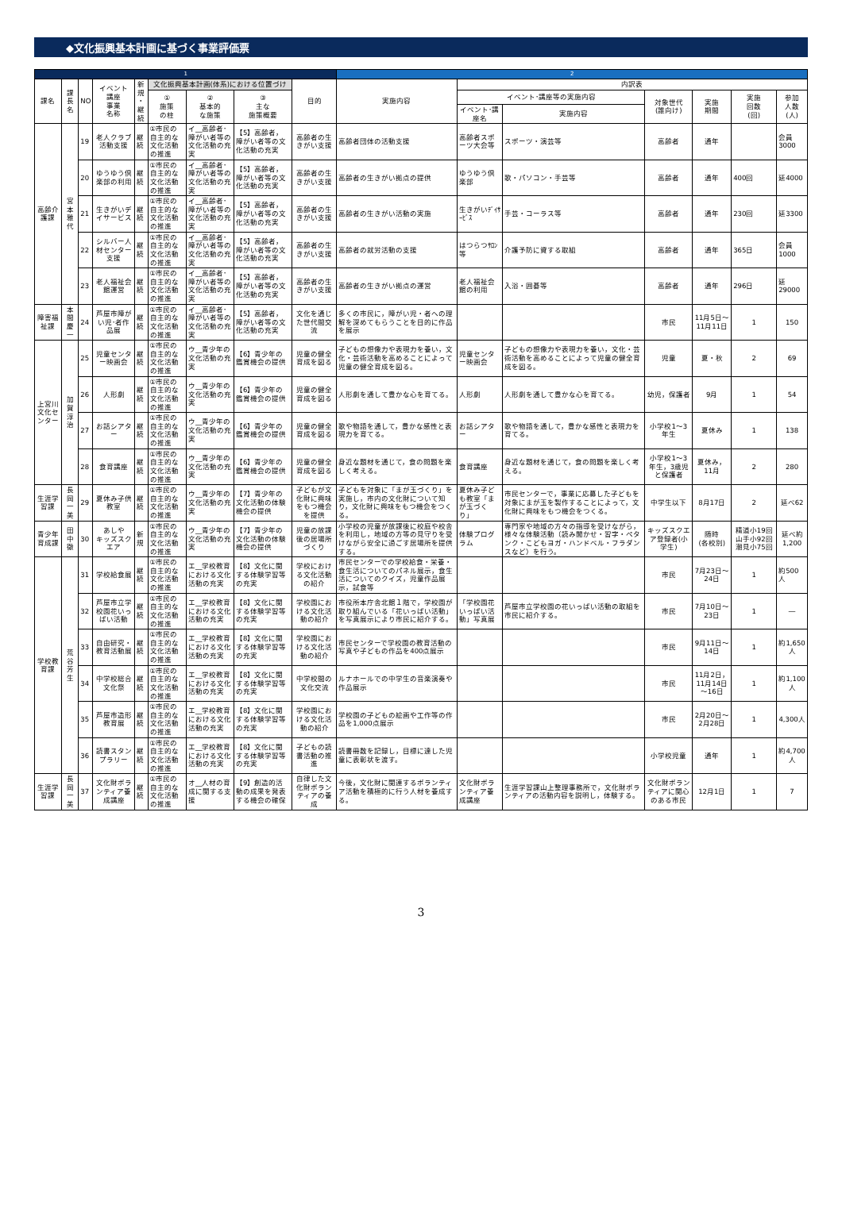◆文化振興基本計画に基づく事業評価票
| 1 | | | | | | | | | 2 | | | | | | |
| --- | --- | --- | --- | --- | --- | --- | --- | --- | --- | --- | --- | --- | --- | --- | --- |
| 課名 | 課長名 | NO | イベント 講座 事業 名称 | 新規 ・ 継続 | 文化振興基本計画(体系)における位置づけ | | | 目的 | 実施内容 | 内訳表 | | | | | |
| | | | | | ① 施策 の柱 | ② 基本的 な施策 | ③ 主な 施策概要 | | | イベント･講座等の実施内容 | | 対象世代 (誰向け) | 実施 期間 | 実施 回数 (回) | 参加 人数 (人) |
| | | | | | | | | | | イベント･講座名 | 実施内容 | | | | |
| 高齢介護課 | 宮本雅代 | 19 | 老人クラブ活動支援 | 継続 | ①市民の自主的な文化活動の推進 | イ__高齢者･障がい者等の文化活動の充実 | 【5】高齢者，障がい者等の文化活動の充実 | 高齢者の生きがい支援 | 高齢者団体の活動支援 | 高齢者スポーツ大会等 | スポーツ・演芸等 | 高齢者 | 通年 | | 会員3000 |
| | | 20 | ゆうゆう倶楽部の利用 | 継続 | ①市民の自主的な文化活動の推進 | イ__高齢者･障がい者等の文化活動の充実 | 【5】高齢者，障がい者等の文化活動の充実 | 高齢者の生きがい支援 | 高齢者の生きがい拠点の提供 | ゆうゆう倶楽部 | 歌・パソコン・手芸等 | 高齢者 | 通年 | 400回 | 延4000 |
| | | 21 | 生きがいデイサービス | 継続 | ①市民の自主的な文化活動の推進 | イ__高齢者･障がい者等の文化活動の充実 | 【5】高齢者，障がい者等の文化活動の充実 | 高齢者の生きがい支援 | 高齢者の生きがい活動の実施 | 生きがいﾃﾞｲｻｰﾋﾞｽ | 手芸・コーラス等 | 高齢者 | 通年 | 230回 | 延3300 |
| | | 22 | シルバー人材センター支援 | 継続 | ①市民の自主的な文化活動の推進 | イ__高齢者･障がい者等の文化活動の充実 | 【5】高齢者，障がい者等の文化活動の充実 | 高齢者の生きがい支援 | 高齢者の就労活動の支援 | はつらつｻﾛﾝ等 | 介護予防に資する取組 | 高齢者 | 通年 | 365日 | 会員1000 |
| | | 23 | 老人福祉会館運営 | 継続 | ①市民の自主的な文化活動の推進 | イ__高齢者･障がい者等の文化活動の充実 | 【5】高齢者，障がい者等の文化活動の充実 | 高齢者の生きがい支援 | 高齢者の生きがい拠点の運営 | 老人福祉会館の利用 | 入浴・囲碁等 | 高齢者 | 通年 | 296日 | 延29000 |
| 障害福祉課 | 本間慶一 | 24 | 芦屋市障がい児･者作品展 | 継続 | ①市民の自主的な文化活動の推進 | イ__高齢者･障がい者等の文化活動の充実 | 【5】高齢者，障がい者等の文化活動の充実 | 文化を通じた世代間交流 | 多くの市民に，障がい児・者への理解を深めてもらうことを目的に作品を展示 | | | 市民 | 11月5日～11月11日 | 1 | 150 |
| 上宮川文化センター | 加賀淳治 | 25 | 児童センター映画会 | 継続 | ①市民の自主的な文化活動の推進 | ウ__青少年の文化活動の充実 | 【6】青少年の鑑賞機会の提供 | 児童の健全育成を図る | 子どもの想像力や表現力を養い，文化・芸術活動を高めることによって児童の健全育成を図る。 | 児童センター映画会 | 子どもの想像力や表現力を養い，文化・芸術活動を高めることによって児童の健全育成を図る。 | 児童 | 夏・秋 | 2 | 69 |
| | | 26 | 人形劇 | 継続 | ①市民の自主的な文化活動の推進 | ウ__青少年の文化活動の充実 | 【6】青少年の鑑賞機会の提供 | 児童の健全育成を図る | 人形劇を通して豊かな心を育てる。 | 人形劇 | 人形劇を通して豊かな心を育てる。 | 幼児，保護者 | 9月 | 1 | 54 |
| | | 27 | お話シアター | 継続 | ①市民の自主的な文化活動の推進 | ウ__青少年の文化活動の充実 | 【6】青少年の鑑賞機会の提供 | 児童の健全育成を図る | 歌や物語を通して，豊かな感性と表現力を育てる。 | お話シアター | 歌や物語を通して，豊かな感性と表現力を育てる。 | 小学校1～3年生 | 夏休み | 1 | 138 |
| | | 28 | 食育講座 | 継続 | ①市民の自主的な文化活動の推進 | ウ__青少年の文化活動の充実 | 【6】青少年の鑑賞機会の提供 | 児童の健全育成を図る | 身近な題材を通じて，食の問題を楽しく考える。 | 食育講座 | 身近な題材を通じて，食の問題を楽しく考える。 | 小学校1～3年生，3歳児と保護者 | 夏休み，11月 | 2 | 280 |
| 生涯学習課 | 長岡一美 | 29 | 夏休み子供教室 | 継続 | ①市民の自主的な文化活動の推進 | ウ__青少年の文化活動の充実 | 【7】青少年の文化活動の体験機会の提供 | 子どもが文化財に興味をもつ機会を提供 | 子どもを対象に「まが玉づくり」を実施し，市内の文化財について知り，文化財に興味をもつ機会をつくる。 | 夏休み子ども教室「まが玉づくり」 | 市民センターで，事業に応募した子どもを対象にまが玉を製作することによって，文化財に興味をもつ機会をつくる。 | 中学生以下 | 8月17日 | 2 | 延べ62 |
| 青少年育成課 | 田中徹 | 30 | あしや キッズスクエア | 新規 | ①市民の自主的な文化活動の推進 | ウ__青少年の文化活動の充実 | 【7】青少年の文化活動の体験機会の提供 | 児童の放課後の居場所づくり | 小学校の児童が放課後に校庭や校舎を利用し，地域の方等の見守りを受けながら安全に過ごす居場所を提供する。 | 体験プログラム | 専門家や地域の方々の指導を受けながら，様々な体験活動（読み聞かせ・習字・ペタンク・こどもヨガ・ハンドベル・フラダンスなど）を行う。 | キッズスクエア登録者(小学生) | 随時 (各校別) | 精道小19回 山手小92回 潮見小75回 | 延べ約1,200 |
| 学校教育課 | 荒谷芳生 | 31 | 学校給食展 | 継続 | ①市民の自主的な文化活動の推進 | エ__学校教育における文化活動の充実 | 【8】文化に関する体験学習等の充実 | 学校における文化活動の紹介 | 市民センターでの学校給食・栄養・食生活についてのパネル展示，食生活についてのクイズ，児童作品展示，試食等 | | | 市民 | 7月23日～24日 | 1 | 約500人 |
| | | 32 | 芦屋市立学校園花いっぱい活動 | 継続 | ①市民の自主的な文化活動の推進 | エ__学校教育における文化活動の充実 | 【8】文化に関する体験学習等の充実 | 学校園における文化活動の紹介 | 市役所本庁舎北館１階で，学校園が取り組んでいる「花いっぱい活動」を写真展示により市民に紹介する。 | 「学校園花いっぱい活動」写真展 | 芦屋市立学校園の花いっぱい活動の取組を市民に紹介する。 | 市民 | 7月10日～23日 | 1 | ― |
| | | 33 | 自由研究・教育活動展 | 継続 | ①市民の自主的な文化活動の推進 | エ__学校教育における文化活動の充実 | 【8】文化に関する体験学習等の充実 | 学校園における文化活動の紹介 | 市民センターで学校園の教育活動の写真や子どもの作品を400点展示 | | | 市民 | 9月11日～14日 | 1 | 約1,650人 |
| | | 34 | 中学校総合文化祭 | 継続 | ①市民の自主的な文化活動の推進 | エ__学校教育における文化活動の充実 | 【8】文化に関する体験学習等の充実 | 中学校間の文化交流 | ルナホールでの中学生の音楽演奏や作品展示 | | | 市民 | 11月2日，11月14日～16日 | 1 | 約1,100人 |
| | | 35 | 芦屋市造形教育展 | 継続 | ①市民の自主的な文化活動の推進 | エ__学校教育における文化活動の充実 | 【8】文化に関する体験学習等の充実 | 学校園における文化活動の紹介 | 学校園の子どもの絵画や工作等の作品を1,000点展示 | | | 市民 | 2月20日～2月28日 | 1 | 4,300人 |
| | | 36 | 読書スタンプラリー | 継続 | ①市民の自主的な文化活動の推進 | エ__学校教育における文化活動の充実 | 【8】文化に関する体験学習等の充実 | 子どもの読書活動の推進 | 読書冊数を記録し，目標に達した児童に表彰状を渡す。 | | | 小学校児童 | 通年 | 1 | 約4,700人 |
| 生涯学習課 | 長岡一美 | 37 | 文化財ボランティア養成講座 | 継続 | ①市民の自主的な文化活動の推進 | オ__人材の育成に関する支援 | 【9】創造的活動の成果を発表する機会の確保 | 自律した文化財ボランティアの養成 | 今後，文化財に関連するボランティア活動を積極的に行う人材を養成する。 | 文化財ボランティア養成講座 | 生涯学習課山上整理事務所で，文化財ボランティアの活動内容を説明し，体験する。 | 文化財ボランティアに関心のある市民 | 12月1日 | 1 | 7 |
3